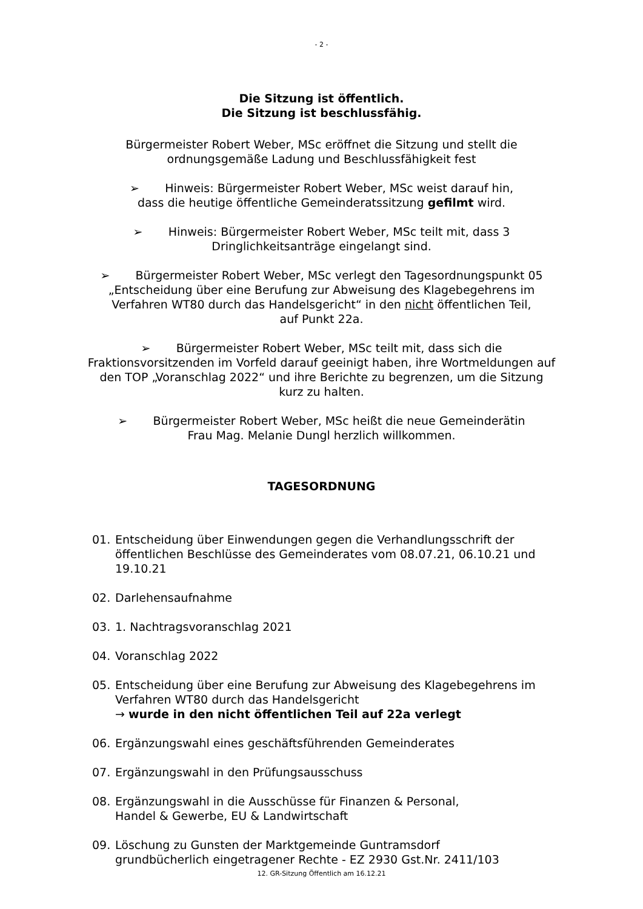- 2 -
Die Sitzung ist öffentlich.
Die Sitzung ist beschlussfähig.
Bürgermeister Robert Weber, MSc eröffnet die Sitzung und stellt die
ordnungsgemäße Ladung und Beschlussfähigkeit fest
➢ Hinweis: Bürgermeister Robert Weber, MSc weist darauf hin,
dass die heutige öffentliche Gemeinderatssitzung gefilmt wird.
➢ Hinweis: Bürgermeister Robert Weber, MSc teilt mit, dass 3
Dringlichkeitsanträge eingelangt sind.
➢ Bürgermeister Robert Weber, MSc verlegt den Tagesordnungspunkt 05
„Entscheidung über eine Berufung zur Abweisung des Klagebegehrens im
Verfahren WT80 durch das Handelsgericht“ in den nicht öffentlichen Teil,
auf Punkt 22a.
➢ Bürgermeister Robert Weber, MSc teilt mit, dass sich die
Fraktionsvorsitzenden im Vorfeld darauf geeinigt haben, ihre Wortmeldungen auf
den TOP „Voranschlag 2022“ und ihre Berichte zu begrenzen, um die Sitzung
kurz zu halten.
➢ Bürgermeister Robert Weber, MSc heißt die neue Gemeinderätin
Frau Mag. Melanie Dungl herzlich willkommen.
TAGESORDNUNG
01. Entscheidung über Einwendungen gegen die Verhandlungsschrift der öffentlichen Beschlüsse des Gemeinderates vom 08.07.21, 06.10.21 und 19.10.21
02. Darlehensaufnahme
03. 1. Nachtragsvoranschlag 2021
04. Voranschlag 2022
05. Entscheidung über eine Berufung zur Abweisung des Klagebegehrens im Verfahren WT80 durch das Handelsgericht
→ wurde in den nicht öffentlichen Teil auf 22a verlegt
06. Ergänzungswahl eines geschäftsführenden Gemeinderates
07. Ergänzungswahl in den Prüfungsausschuss
08. Ergänzungswahl in die Ausschüsse für Finanzen & Personal,
Handel & Gewerbe, EU & Landwirtschaft
09. Löschung zu Gunsten der Marktgemeinde Guntramsdorf
grundbücherlich eingetragener Rechte - EZ 2930 Gst.Nr. 2411/103
12. GR-Sitzung Öffentlich am 16.12.21